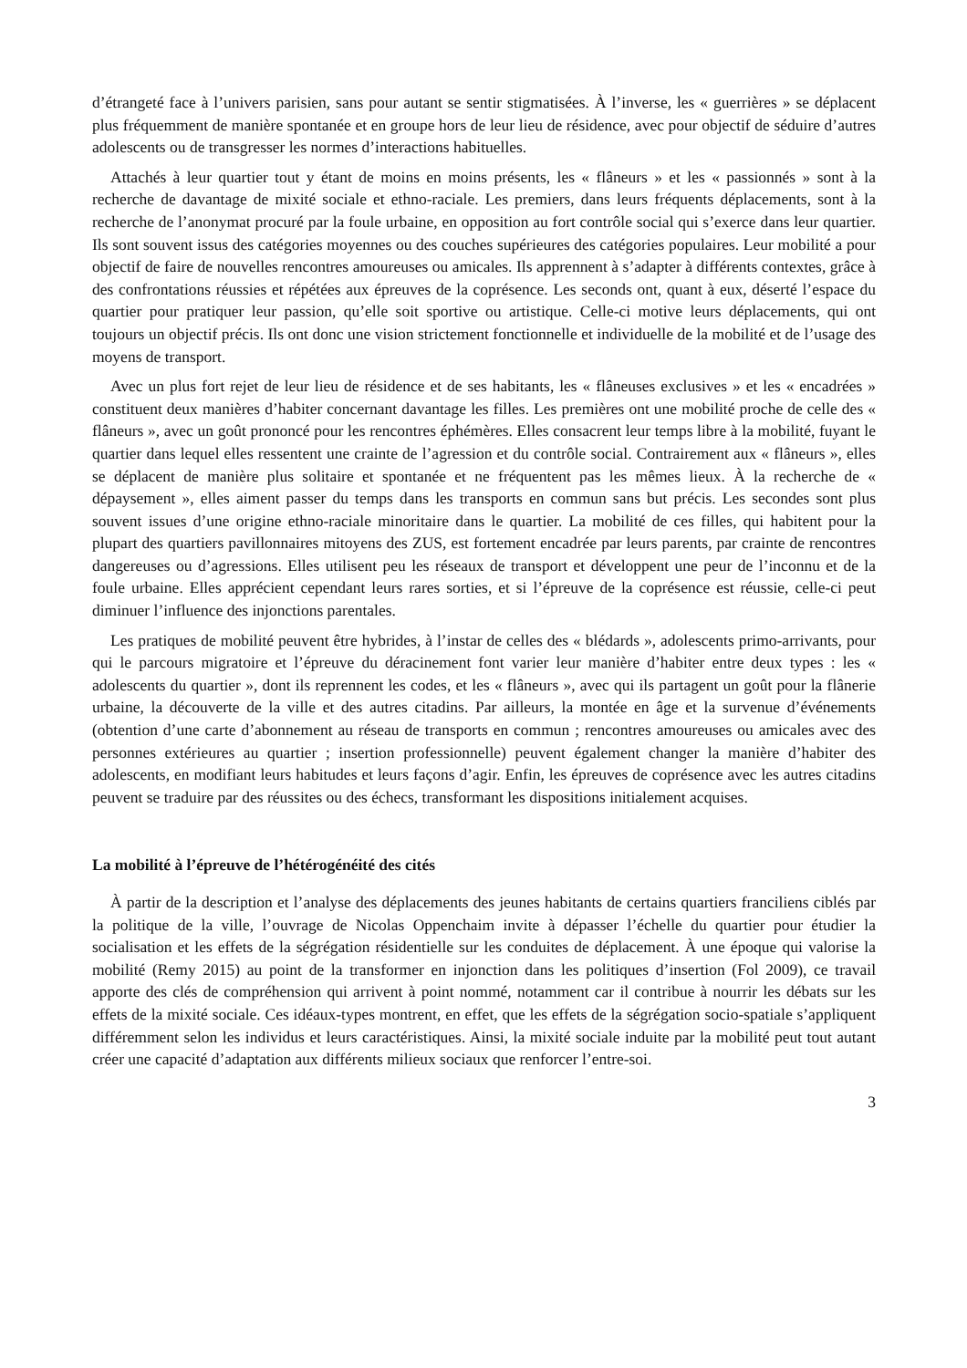d’étrangeté face à l’univers parisien, sans pour autant se sentir stigmatisées. À l’inverse, les « guerrières » se déplacent plus fréquemment de manière spontanée et en groupe hors de leur lieu de résidence, avec pour objectif de séduire d’autres adolescents ou de transgresser les normes d’interactions habituelles.
Attachés à leur quartier tout y étant de moins en moins présents, les « flâneurs » et les « passionnés » sont à la recherche de davantage de mixité sociale et ethno-raciale. Les premiers, dans leurs fréquents déplacements, sont à la recherche de l’anonymat procuré par la foule urbaine, en opposition au fort contrôle social qui s’exerce dans leur quartier. Ils sont souvent issus des catégories moyennes ou des couches supérieures des catégories populaires. Leur mobilité a pour objectif de faire de nouvelles rencontres amoureuses ou amicales. Ils apprennent à s’adapter à différents contextes, grâce à des confrontations réussies et répétées aux épreuves de la coprésence. Les seconds ont, quant à eux, déserté l’espace du quartier pour pratiquer leur passion, qu’elle soit sportive ou artistique. Celle-ci motive leurs déplacements, qui ont toujours un objectif précis. Ils ont donc une vision strictement fonctionnelle et individuelle de la mobilité et de l’usage des moyens de transport.
Avec un plus fort rejet de leur lieu de résidence et de ses habitants, les « flâneuses exclusives » et les « encadrées » constituent deux manières d’habiter concernant davantage les filles. Les premières ont une mobilité proche de celle des « flâneurs », avec un goût prononcé pour les rencontres éphémères. Elles consacrent leur temps libre à la mobilité, fuyant le quartier dans lequel elles ressentent une crainte de l’agression et du contrôle social. Contrairement aux « flâneurs », elles se déplacent de manière plus solitaire et spontanée et ne fréquentent pas les mêmes lieux. À la recherche de « dépaysement », elles aiment passer du temps dans les transports en commun sans but précis. Les secondes sont plus souvent issues d’une origine ethno-raciale minoritaire dans le quartier. La mobilité de ces filles, qui habitent pour la plupart des quartiers pavillonnaires mitoyens des ZUS, est fortement encadrée par leurs parents, par crainte de rencontres dangereuses ou d’agressions. Elles utilisent peu les réseaux de transport et développent une peur de l’inconnu et de la foule urbaine. Elles apprécient cependant leurs rares sorties, et si l’épreuve de la coprésence est réussie, celle-ci peut diminuer l’influence des injonctions parentales.
Les pratiques de mobilité peuvent être hybrides, à l’instar de celles des « blédards », adolescents primo-arrivants, pour qui le parcours migratoire et l’épreuve du déracinement font varier leur manière d’habiter entre deux types : les « adolescents du quartier », dont ils reprennent les codes, et les « flâneurs », avec qui ils partagent un goût pour la flânerie urbaine, la découverte de la ville et des autres citadins. Par ailleurs, la montée en âge et la survenue d’événements (obtention d’une carte d’abonnement au réseau de transports en commun ; rencontres amoureuses ou amicales avec des personnes extérieures au quartier ; insertion professionnelle) peuvent également changer la manière d’habiter des adolescents, en modifiant leurs habitudes et leurs façons d’agir. Enfin, les épreuves de coprésence avec les autres citadins peuvent se traduire par des réussites ou des échecs, transformant les dispositions initialement acquises.
La mobilité à l’épreuve de l’hétérogénéité des cités
À partir de la description et l’analyse des déplacements des jeunes habitants de certains quartiers franciliens ciblés par la politique de la ville, l’ouvrage de Nicolas Oppenchaim invite à dépasser l’échelle du quartier pour étudier la socialisation et les effets de la ségrégation résidentielle sur les conduites de déplacement. À une époque qui valorise la mobilité (Remy 2015) au point de la transformer en injonction dans les politiques d’insertion (Fol 2009), ce travail apporte des clés de compréhension qui arrivent à point nommé, notamment car il contribue à nourrir les débats sur les effets de la mixité sociale. Ces idéaux-types montrent, en effet, que les effets de la ségrégation socio-spatiale s’appliquent différemment selon les individus et leurs caractéristiques. Ainsi, la mixité sociale induite par la mobilité peut tout autant créer une capacité d’adaptation aux différents milieux sociaux que renforcer l’entre-soi.
3